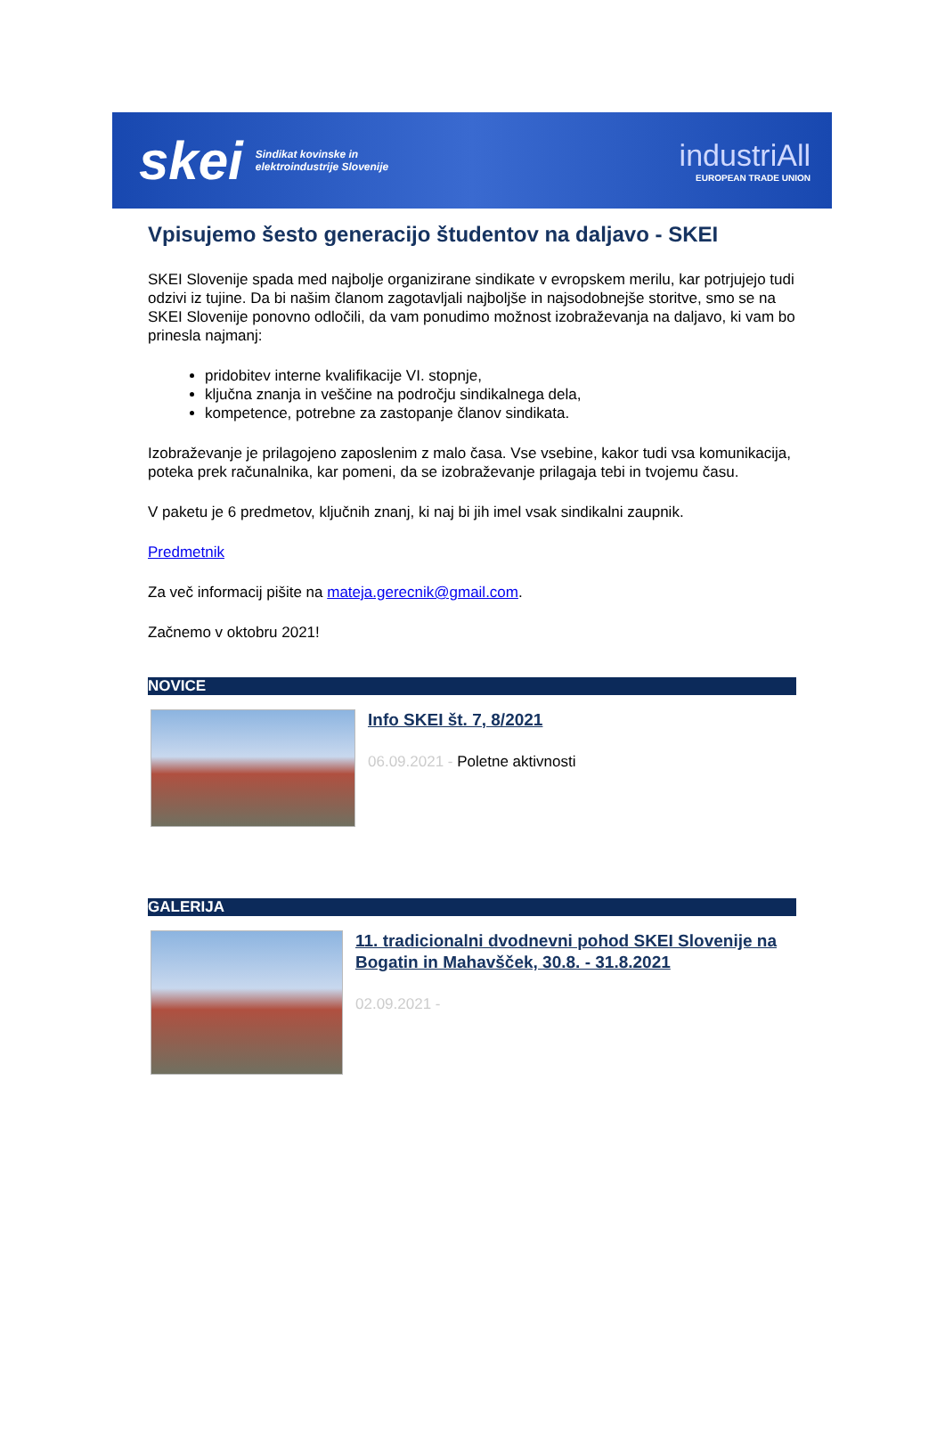skei
Sindikat kovinske in
elektroindustrije Slovenije
industriAll
EUROPEAN TRADE UNION
Vpisujemo šesto generacijo študentov na daljavo - SKEI
SKEI Slovenije spada med najbolje organizirane sindikate v evropskem merilu, kar potrjujejo tudi odzivi iz tujine. Da bi našim članom zagotavljali najboljše in najsodobnejše storitve, smo se na SKEI Slovenije ponovno odločili, da vam ponudimo možnost izobraževanja na daljavo, ki vam bo prinesla najmanj:
pridobitev interne kvalifikacije VI. stopnje,
ključna znanja in veščine na področju sindikalnega dela,
kompetence, potrebne za zastopanje članov sindikata.
Izobraževanje je prilagojeno zaposlenim z malo časa. Vse vsebine, kakor tudi vsa komunikacija, poteka prek računalnika, kar pomeni, da se izobraževanje prilagaja tebi in tvojemu času.
V paketu je 6 predmetov, ključnih znanj, ki naj bi jih imel vsak sindikalni zaupnik.
Predmetnik
Za več informacij pišite na mateja.gerecnik@gmail.com.
Začnemo v oktobru 2021!
NOVICE
Info SKEI št. 7, 8/2021
06.09.2021 - Poletne aktivnosti
GALERIJA
11. tradicionalni dvodnevni pohod SKEI Slovenije na Bogatin in Mahavšček, 30.8. - 31.8.2021
02.09.2021 -